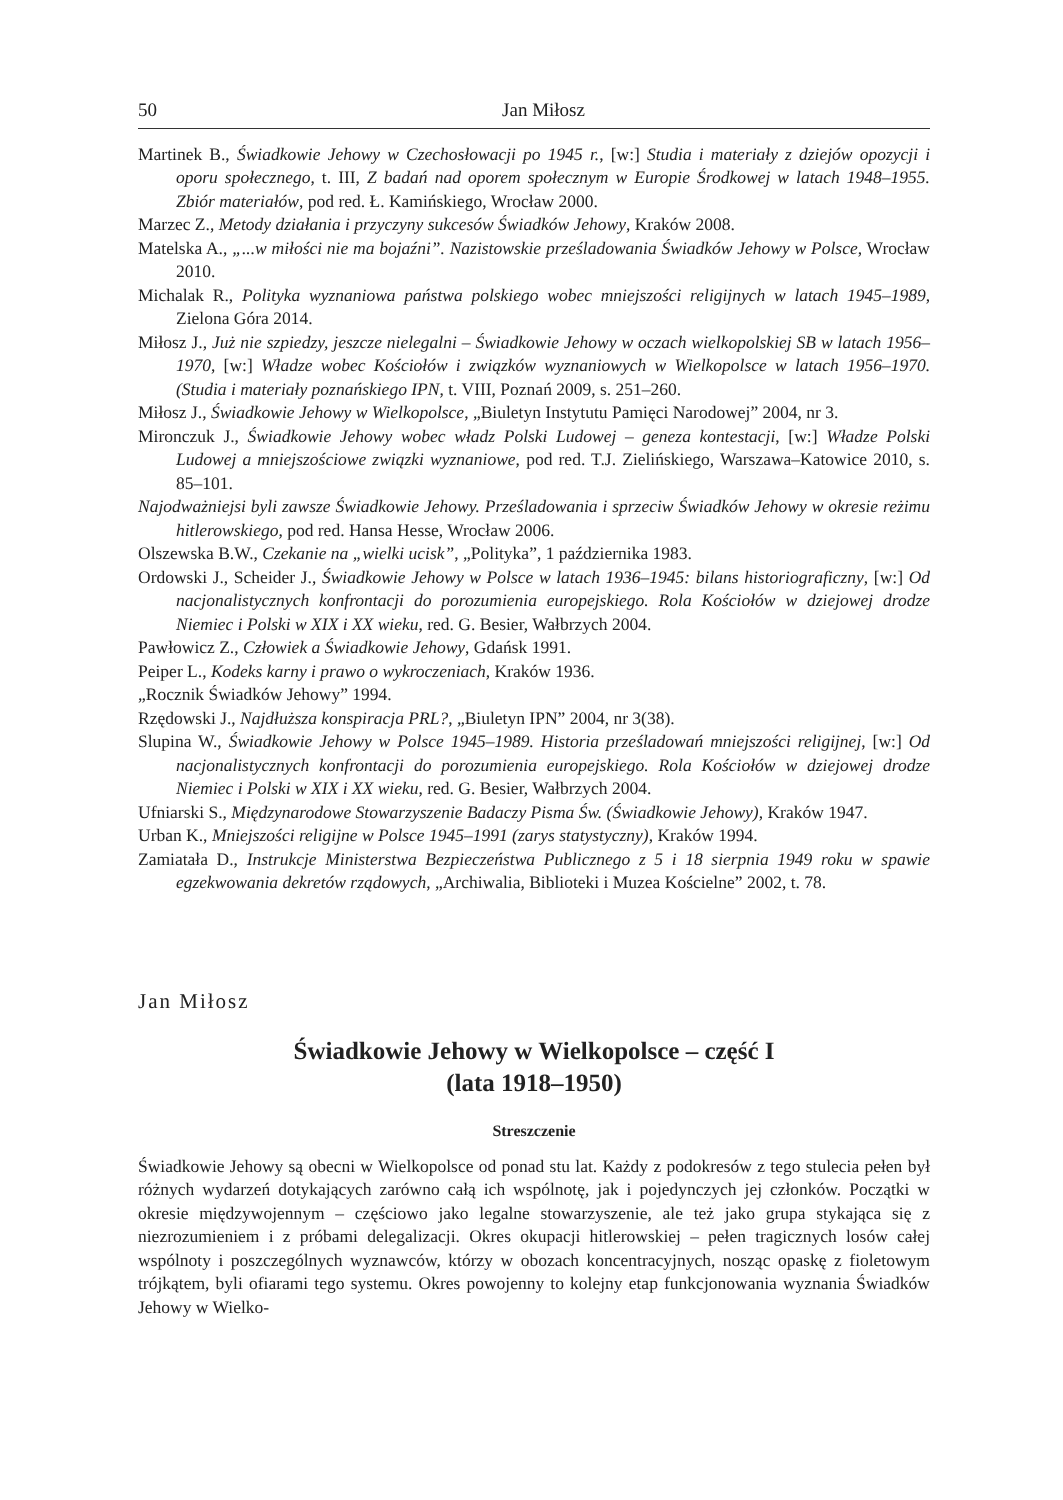50 Jan Miłosz
Martinek B., Świadkowie Jehowy w Czechosłowacji po 1945 r., [w:] Studia i materiały z dziejów opozycji i oporu społecznego, t. III, Z badań nad oporem społecznym w Europie Środkowej w latach 1948–1955. Zbiór materiałów, pod red. Ł. Kamińskiego, Wrocław 2000.
Marzec Z., Metody działania i przyczyny sukcesów Świadków Jehowy, Kraków 2008.
Matelska A., „...w miłości nie ma bojaźni”. Nazistowskie prześladowania Świadków Jehowy w Polsce, Wrocław 2010.
Michalak R., Polityka wyznaniowa państwa polskiego wobec mniejszości religijnych w latach 1945–1989, Zielona Góra 2014.
Miłosz J., Już nie szpiedzy, jeszcze nielegalni – Świadkowie Jehowy w oczach wielkopolskiej SB w latach 1956–1970, [w:] Władze wobec Kościołów i związków wyznaniowych w Wielkopolsce w latach 1956–1970. (Studia i materiały poznańskiego IPN, t. VIII, Poznań 2009, s. 251–260.
Miłosz J., Świadkowie Jehowy w Wielkopolsce, „Biuletyn Instytutu Pamięci Narodowej” 2004, nr 3.
Mironczuk J., Świadkowie Jehowy wobec władz Polski Ludowej – geneza kontestacji, [w:] Władze Polski Ludowej a mniejszościowe związki wyznaniowe, pod red. T.J. Zielińskiego, Warszawa–Katowice 2010, s. 85–101.
Najodważniejsi byli zawsze Świadkowie Jehowy. Prześladowania i sprzeciw Świadków Jehowy w okresie reżimu hitlerowskiego, pod red. Hansa Hesse, Wrocław 2006.
Olszewska B.W., Czekanie na „wielki ucisk”, „Polityka”, 1 października 1983.
Ordowski J., Scheider J., Świadkowie Jehowy w Polsce w latach 1936–1945: bilans historiograficzny, [w:] Od nacjonalistycznych konfrontacji do porozumienia europejskiego. Rola Kościołów w dziejowej drodze Niemiec i Polski w XIX i XX wieku, red. G. Besier, Wałbrzych 2004.
Pawłowicz Z., Człowiek a Świadkowie Jehowy, Gdańsk 1991.
Peiper L., Kodeks karny i prawo o wykroczeniach, Kraków 1936.
„Rocznik Świadków Jehowy” 1994.
Rzędowski J., Najdłuższa konspiracja PRL?, „Biuletyn IPN” 2004, nr 3(38).
Slupina W., Świadkowie Jehowy w Polsce 1945–1989. Historia prześladowań mniejszości religijnej, [w:] Od nacjonalistycznych konfrontacji do porozumienia europejskiego. Rola Kościołów w dziejowej drodze Niemiec i Polski w XIX i XX wieku, red. G. Besier, Wałbrzych 2004.
Ufniarski S., Międzynarodowe Stowarzyszenie Badaczy Pisma Św. (Świadkowie Jehowy), Kraków 1947.
Urban K., Mniejszości religijne w Polsce 1945–1991 (zarys statystyczny), Kraków 1994.
Zamiatała D., Instrukcje Ministerstwa Bezpieczeństwa Publicznego z 5 i 18 sierpnia 1949 roku w spawie egzekwowania dekretów rządowych, „Archiwalia, Biblioteki i Muzea Kościelne” 2002, t. 78.
Jan Miłosz
Świadkowie Jehowy w Wielkopolsce – część I
(lata 1918–1950)
Streszczenie
Świadkowie Jehowy są obecni w Wielkopolsce od ponad stu lat. Każdy z podokresów z tego stulecia pełen był różnych wydarzeń dotykających zarówno całą ich wspólnotę, jak i pojedynczych jej członków. Początki w okresie międzywojennym – częściowo jako legalne stowarzyszenie, ale też jako grupa stykająca się z niezrozumieniem i z próbami delegalizacji. Okres okupacji hitlerowskiej – pełen tragicznych losów całej wspólnoty i poszczególnych wyznawców, którzy w obozach koncentracyjnych, nosząc opaskę z fioletowym trójkątem, byli ofiarami tego systemu. Okres powojenny to kolejny etap funkcjonowania wyznania Świadków Jehowy w Wielko-